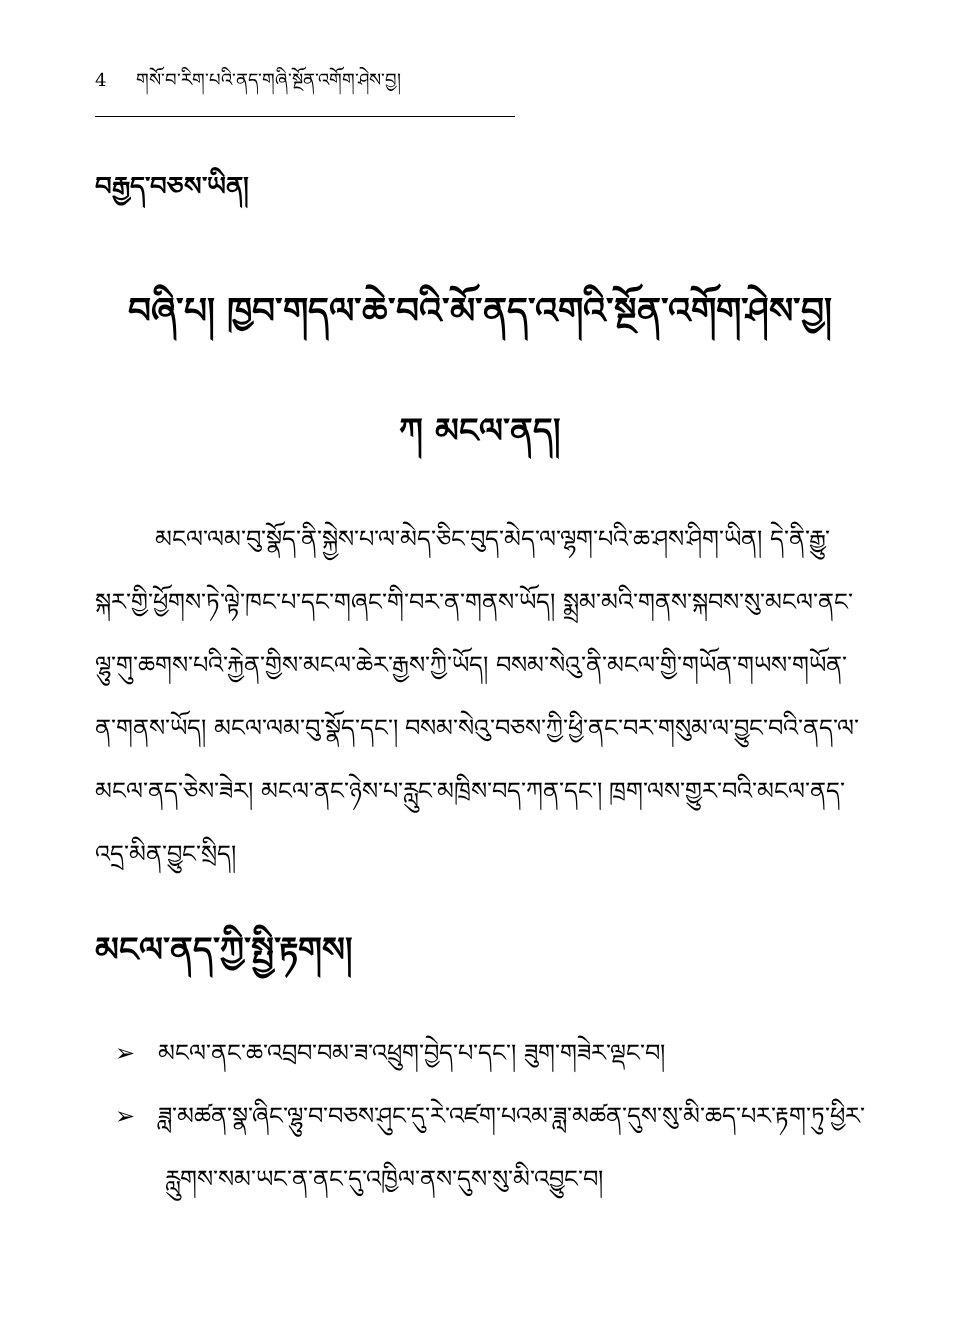4 གསོ་བ་རིག་པའི་ནད་གཞི་སྔོན་འགོག་ཤེས་བྱ།
བརྒྱད་བཅས་ཡིན།
བཞི་པ། ཁྱབ་གདལ་ཆེ་བའི་མོ་ནད་འགའི་སྔོན་འགོག་ཤེས་བྱ།
ཀ མངལ་ནད།
མངལ་ལམ་བུ་སྣོད་ནི་སྐྱེས་པ་ལ་མེད་ཅིང་བུད་མེད་ལ་ལྷག་པའི་ཆ་ཤས་ཤིག་ཡིན། དེ་ནི་རྒྱུ་སྐར་གྱི་ཕྱོགས་ཏེ་ལྟེ་ཁང་པ་དང་གཞང་གི་བར་ན་གནས་ཡོད། སྨྲམ་མའི་གནས་སྐབས་སུ་མངལ་ནང་ལྷུ་གུ་ཆགས་པའི་རྐྱེན་གྱིས་མངལ་ཆེར་རྒྱས་ཀྱི་ཡོད། བསམ་སེའུ་ནི་མངལ་གྱི་གཡོན་གཡས་གཡོན་ན་གནས་ཡོད། མངལ་ལམ་བུ་སྣོད་དང་། བསམ་སེའུ་བཅས་ཀྱི་ཕྱི་ནང་བར་གསུམ་ལ་བྱུང་བའི་ནད་ལ་མངལ་ནད་ཅེས་ཟེར། མངལ་ནང་ཉེས་པ་རླུང་མཁྲིས་བད་ཀན་དང་། ཁྲག་ལས་གྱུར་བའི་མངལ་ནད་འདྲ་མིན་བྱུང་སྲིད།
མངལ་ནད་ཀྱི་སྤྱི་རྟགས།
➢ མངལ་ནང་ཆ་འབྲབ་བམ་ཟ་འཕྲུག་བྱེད་པ་དང་། ཟུག་གཟེར་ལྡང་བ།
➢ ཟླ་མཚན་སྣ་ཞིང་ལྷུ་བ་བཅས་ཤུང་དུ་རེ་འཛག་པའམ་ཟླ་མཚན་དུས་སུ་མི་ཆད་པར་རྟག་ཏུ་ཕྱིར་རླུགས་སམ་ཡང་ན་ནང་དུ་འཁྱིལ་ནས་དུས་སུ་མི་འབྱུང་བ།